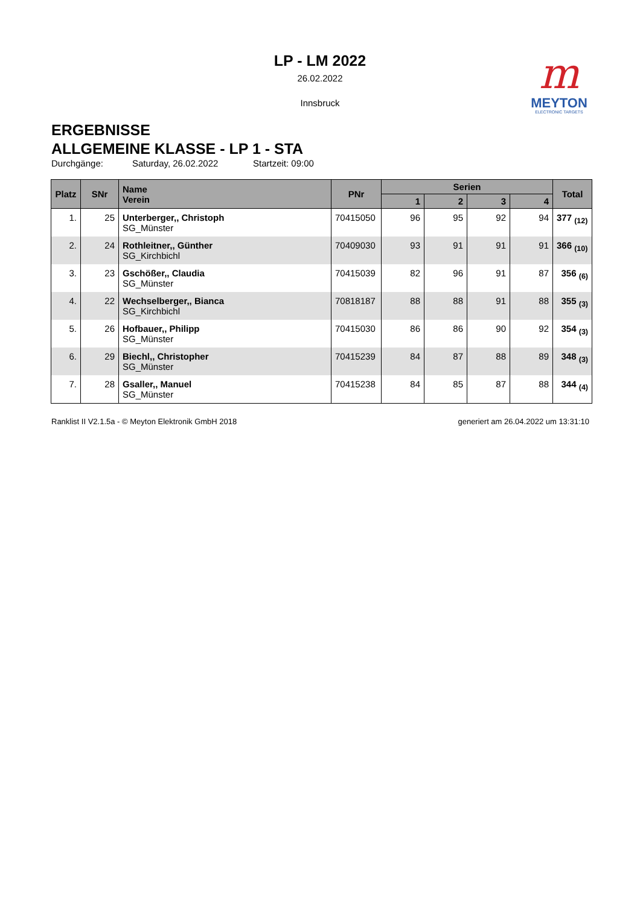LP - LM 2022
26.02.2022
Innsbruck
m
MEYTON
ELECTRONIC TARGETS
ERGEBNISSE
ALLGEMEINE KLASSE - LP 1 - STA
Durchgänge: Saturday, 26.02.2022 Startzeit: 09:00
| Platz | SNr | Name Verein | PNr | Serien | | | | Total |
| --- | --- | --- | --- | --- | --- | --- | --- | --- |
| | | | | 1 | 2 | 3 | 4 | |
| 1. | 25 | Unterberger,, Christoph SG_Münster | 70415050 | 96 | 95 | 92 | 94 | 377 <sub>(12)</sub> |
| 2. | 24 | Rothleitner,, Günther SG_Kirchbichl | 70409030 | 93 | 91 | 91 | 91 | 366 <sub>(10)</sub> |
| 3. | 23 | Gschößer,, Claudia SG_Münster | 70415039 | 82 | 96 | 91 | 87 | 356 <sub>(6)</sub> |
| 4. | 22 | Wechselberger,, Bianca SG_Kirchbichl | 70818187 | 88 | 88 | 91 | 88 | 355 <sub>(3)</sub> |
| 5. | 26 | Hofbauer,, Philipp SG_Münster | 70415030 | 86 | 86 | 90 | 92 | 354 <sub>(3)</sub> |
| 6. | 29 | Biechl,, Christopher SG_Münster | 70415239 | 84 | 87 | 88 | 89 | 348 <sub>(3)</sub> |
| 7. | 28 | Gsaller,, Manuel SG_Münster | 70415238 | 84 | 85 | 87 | 88 | 344 <sub>(4)</sub> |
Ranklist II V2.1.5a - © Meyton Elektronik GmbH 2018 generiert am 26.04.2022 um 13:31:10